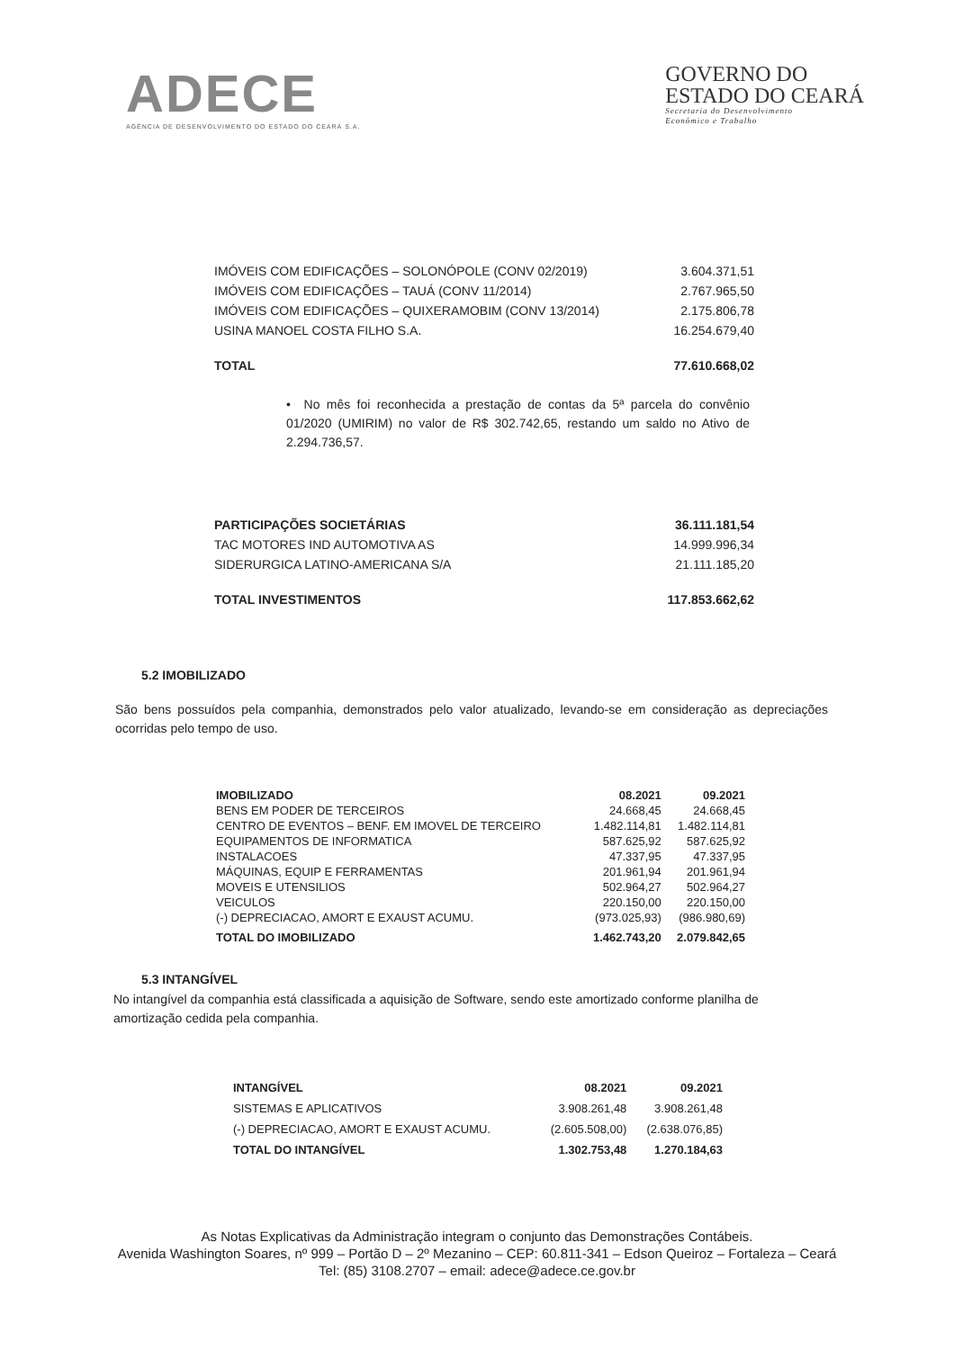ADECE
AGÊNCIA DE DESENVOLVIMENTO DO ESTADO DO CEARÁ S.A.
GOVERNO DO
ESTADO DO CEARÁ
Secretaria do Desenvolvimento
Econômico e Trabalho
| IMÓVEIS COM EDIFICAÇÕES – SOLONÓPOLE (CONV 02/2019) | 3.604.371,51 |
| IMÓVEIS COM EDIFICAÇÕES – TAUÁ (CONV 11/2014) | 2.767.965,50 |
| IMÓVEIS COM EDIFICAÇÕES – QUIXERAMOBIM (CONV 13/2014) | 2.175.806,78 |
| USINA MANOEL COSTA FILHO S.A. | 16.254.679,40 |
| TOTAL | 77.610.668,02 |
• No mês foi reconhecida a prestação de contas da 5ª parcela do convênio 01/2020 (UMIRIM) no valor de R$ 302.742,65, restando um saldo no Ativo de 2.294.736,57.
| PARTICIPAÇÕES SOCIETÁRIAS | 36.111.181,54 |
| TAC MOTORES IND AUTOMOTIVA AS | 14.999.996,34 |
| SIDERURGICA LATINO-AMERICANA S/A | 21.111.185,20 |
| TOTAL INVESTIMENTOS | 117.853.662,62 |
5.2 IMOBILIZADO
São bens possuídos pela companhia, demonstrados pelo valor atualizado, levando-se em consideração as depreciações ocorridas pelo tempo de uso.
| IMOBILIZADO | 08.2021 | 09.2021 |
| --- | --- | --- |
| BENS EM PODER DE TERCEIROS | 24.668,45 | 24.668,45 |
| CENTRO DE EVENTOS – BENF. EM IMOVEL DE TERCEIRO | 1.482.114,81 | 1.482.114,81 |
| EQUIPAMENTOS DE INFORMATICA | 587.625,92 | 587.625,92 |
| INSTALACOES | 47.337,95 | 47.337,95 |
| MÁQUINAS, EQUIP E FERRAMENTAS | 201.961,94 | 201.961,94 |
| MOVEIS E UTENSILIOS | 502.964,27 | 502.964,27 |
| VEICULOS | 220.150,00 | 220.150,00 |
| (-) DEPRECIACAO, AMORT E EXAUST ACUMU. | (973.025,93) | (986.980,69) |
| TOTAL DO IMOBILIZADO | 1.462.743,20 | 2.079.842,65 |
5.3 INTANGÍVEL
No intangível da companhia está classificada a aquisição de Software, sendo este amortizado conforme planilha de amortização cedida pela companhia.
| INTANGÍVEL | 08.2021 | 09.2021 |
| --- | --- | --- |
| SISTEMAS E APLICATIVOS | 3.908.261,48 | 3.908.261,48 |
| (-) DEPRECIACAO, AMORT E EXAUST ACUMU. | (2.605.508,00) | (2.638.076,85) |
| TOTAL DO INTANGÍVEL | 1.302.753,48 | 1.270.184,63 |
As Notas Explicativas da Administração integram o conjunto das Demonstrações Contábeis.
Avenida Washington Soares, nº 999 – Portão D – 2º Mezanino – CEP: 60.811-341 – Edson Queiroz – Fortaleza – Ceará
Tel: (85) 3108.2707 – email: adece@adece.ce.gov.br